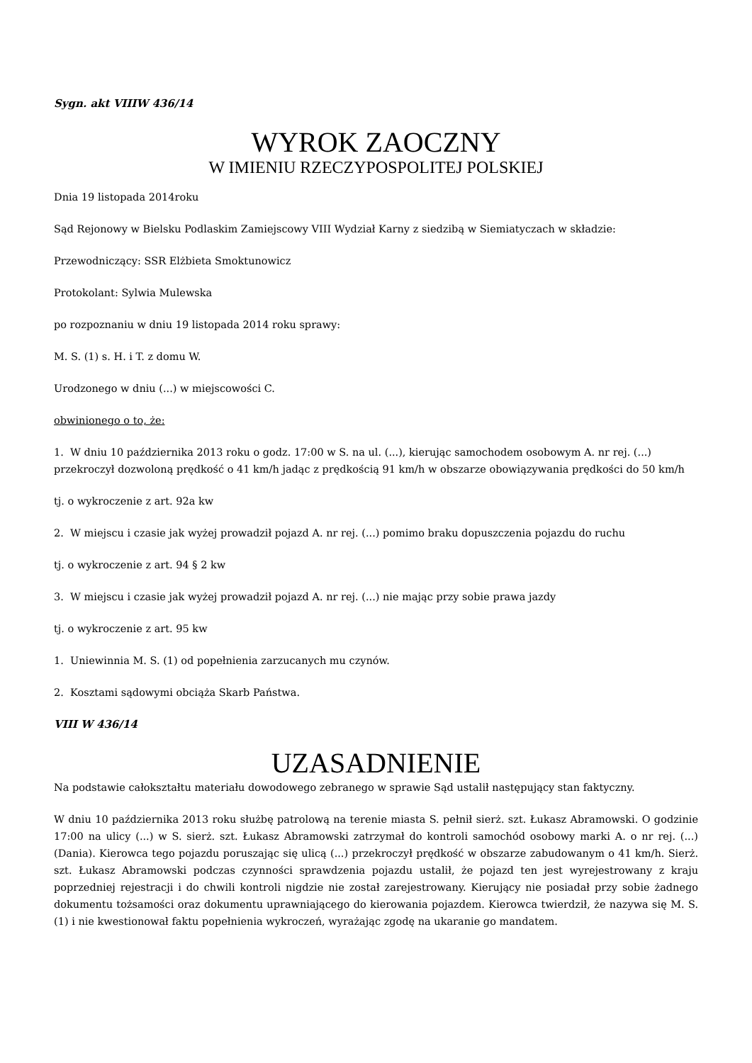Sygn. akt VIIIW 436/14
WYROK ZAOCZNY
W IMIENIU RZECZYPOSPOLITEJ POLSKIEJ
Dnia 19 listopada 2014roku
Sąd Rejonowy w Bielsku Podlaskim Zamiejscowy VIII Wydział Karny z siedzibą w Siemiatyczach w składzie:
Przewodniczący: SSR Elżbieta Smoktunowicz
Protokolant: Sylwia Mulewska
po rozpoznaniu w dniu 19 listopada 2014 roku sprawy:
M. S. (1) s. H. i T. z domu W.
Urodzonego w dniu (...) w miejscowości C.
obwinionego o to, że:
1. W dniu 10 października 2013 roku o godz. 17:00 w S. na ul. (...), kierując samochodem osobowym A. nr rej. (...) przekroczył dozwoloną prędkość o 41 km/h jadąc z prędkością 91 km/h w obszarze obowiązywania prędkości do 50 km/h
tj. o wykroczenie z art. 92a kw
2. W miejscu i czasie jak wyżej prowadził pojazd A. nr rej. (...) pomimo braku dopuszczenia pojazdu do ruchu
tj. o wykroczenie z art. 94 § 2 kw
3. W miejscu i czasie jak wyżej prowadził pojazd A. nr rej. (...) nie mając przy sobie prawa jazdy
tj. o wykroczenie z art. 95 kw
1. Uniewinnia M. S. (1) od popełnienia zarzucanych mu czynów.
2. Kosztami sądowymi obciąża Skarb Państwa.
VIII W 436/14
UZASADNIENIE
Na podstawie całokształtu materiału dowodowego zebranego w sprawie Sąd ustalił następujący stan faktyczny.
W dniu 10 października 2013 roku służbę patrolową na terenie miasta S. pełnił sierż. szt. Łukasz Abramowski. O godzinie 17:00 na ulicy (...) w S. sierż. szt. Łukasz Abramowski zatrzymał do kontroli samochód osobowy marki A. o nr rej. (...) (Dania). Kierowca tego pojazdu poruszając się ulicą (...) przekroczył prędkość w obszarze zabudowanym o 41 km/h. Sierż. szt. Łukasz Abramowski podczas czynności sprawdzenia pojazdu ustalił, że pojazd ten jest wyrejestrowany z kraju poprzedniej rejestracji i do chwili kontroli nigdzie nie został zarejestrowany. Kierujący nie posiadał przy sobie żadnego dokumentu tożsamości oraz dokumentu uprawniającego do kierowania pojazdem. Kierowca twierdził, że nazywa się M. S. (1) i nie kwestionował faktu popełnienia wykroczeń, wyrażając zgodę na ukaranie go mandatem.